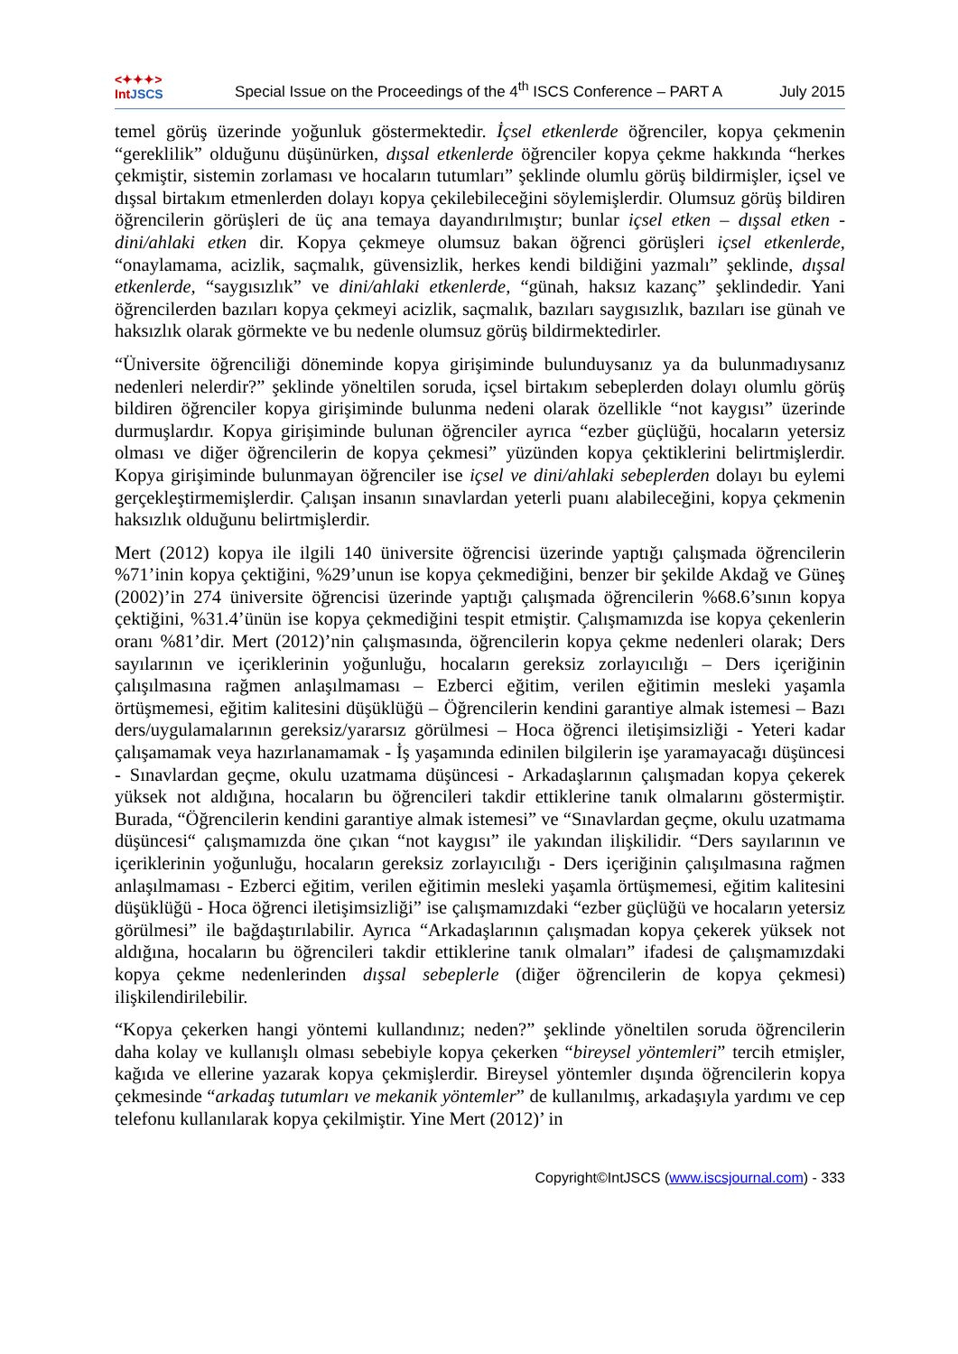<✦✦✦>
IntJSCS
Special Issue on the Proceedings of the 4<sup>th</sup> ISCS Conference – PART A
July 2015
temel görüş üzerinde yoğunluk göstermektedir. İçsel etkenlerde öğrenciler, kopya çekmenin “gereklilik” olduğunu düşünürken, dışsal etkenlerde öğrenciler kopya çekme hakkında “herkes çekmiştir, sistemin zorlaması ve hocaların tutumları” şeklinde olumlu görüş bildirmişler, içsel ve dışsal birtakım etmenlerden dolayı kopya çekilebileceğini söylemişlerdir. Olumsuz görüş bildiren öğrencilerin görüşleri de üç ana temaya dayandırılmıştır; bunlar içsel etken – dışsal etken - dini/ahlaki etken dir. Kopya çekmeye olumsuz bakan öğrenci görüşleri içsel etkenlerde, “onaylamama, acizlik, saçmalık, güvensizlik, herkes kendi bildiğini yazmalı” şeklinde, dışsal etkenlerde, “saygısızlık” ve dini/ahlaki etkenlerde, “günah, haksız kazanç” şeklindedir. Yani öğrencilerden bazıları kopya çekmeyi acizlik, saçmalık, bazıları saygısızlık, bazıları ise günah ve haksızlık olarak görmekte ve bu nedenle olumsuz görüş bildirmektedirler.
“Üniversite öğrenciliği döneminde kopya girişiminde bulunduysanız ya da bulunmadıysanız nedenleri nelerdir?” şeklinde yöneltilen soruda, içsel birtakım sebeplerden dolayı olumlu görüş bildiren öğrenciler kopya girişiminde bulunma nedeni olarak özellikle “not kaygısı” üzerinde durmuşlardır. Kopya girişiminde bulunan öğrenciler ayrıca “ezber güçlüğü, hocaların yetersiz olması ve diğer öğrencilerin de kopya çekmesi” yüzünden kopya çektiklerini belirtmişlerdir. Kopya girişiminde bulunmayan öğrenciler ise içsel ve dini/ahlaki sebeplerden dolayı bu eylemi gerçekleştirmemişlerdir. Çalışan insanın sınavlardan yeterli puanı alabileceğini, kopya çekmenin haksızlık olduğunu belirtmişlerdir.
Mert (2012) kopya ile ilgili 140 üniversite öğrencisi üzerinde yaptığı çalışmada öğrencilerin %71’inin kopya çektiğini, %29’unun ise kopya çekmediğini, benzer bir şekilde Akdağ ve Güneş (2002)’in 274 üniversite öğrencisi üzerinde yaptığı çalışmada öğrencilerin %68.6’sının kopya çektiğini, %31.4’ünün ise kopya çekmediğini tespit etmiştir. Çalışmamızda ise kopya çekenlerin oranı %81’dir. Mert (2012)’nin çalışmasında, öğrencilerin kopya çekme nedenleri olarak; Ders sayılarının ve içeriklerinin yoğunluğu, hocaların gereksiz zorlayıcılığı – Ders içeriğinin çalışılmasına rağmen anlaşılmaması – Ezberci eğitim, verilen eğitimin mesleki yaşamla örtüşmemesi, eğitim kalitesini düşüklüğü – Öğrencilerin kendini garantiye almak istemesi – Bazı ders/uygulamalarının gereksiz/yararsız görülmesi – Hoca öğrenci iletişimsizliği - Yeteri kadar çalışamamak veya hazırlanamamak - İş yaşamında edinilen bilgilerin işe yaramayacağı düşüncesi - Sınavlardan geçme, okulu uzatmama düşüncesi - Arkadaşlarının çalışmadan kopya çekerek yüksek not aldığına, hocaların bu öğrencileri takdir ettiklerine tanık olmalarını göstermiştir. Burada, “Öğrencilerin kendini garantiye almak istemesi” ve “Sınavlardan geçme, okulu uzatmama düşüncesi“ çalışmamızda öne çıkan “not kaygısı” ile yakından ilişkilidir. “Ders sayılarının ve içeriklerinin yoğunluğu, hocaların gereksiz zorlayıcılığı - Ders içeriğinin çalışılmasına rağmen anlaşılmaması - Ezberci eğitim, verilen eğitimin mesleki yaşamla örtüşmemesi, eğitim kalitesini düşüklüğü - Hoca öğrenci iletişimsizliği” ise çalışmamızdaki “ezber güçlüğü ve hocaların yetersiz görülmesi” ile bağdaştırılabilir. Ayrıca “Arkadaşlarının çalışmadan kopya çekerek yüksek not aldığına, hocaların bu öğrencileri takdir ettiklerine tanık olmaları” ifadesi de çalışmamızdaki kopya çekme nedenlerinden dışsal sebeplerle (diğer öğrencilerin de kopya çekmesi) ilişkilendirilebilir.
“Kopya çekerken hangi yöntemi kullandınız; neden?” şeklinde yöneltilen soruda öğrencilerin daha kolay ve kullanışlı olması sebebiyle kopya çekerken “bireysel yöntemleri” tercih etmişler, kağıda ve ellerine yazarak kopya çekmişlerdir. Bireysel yöntemler dışında öğrencilerin kopya çekmesinde “arkadaş tutumları ve mekanik yöntemler” de kullanılmış, arkadaşıyla yardımı ve cep telefonu kullanılarak kopya çekilmiştir. Yine Mert (2012)’ in
Copyright©IntJSCS (www.iscsjournal.com) - 333